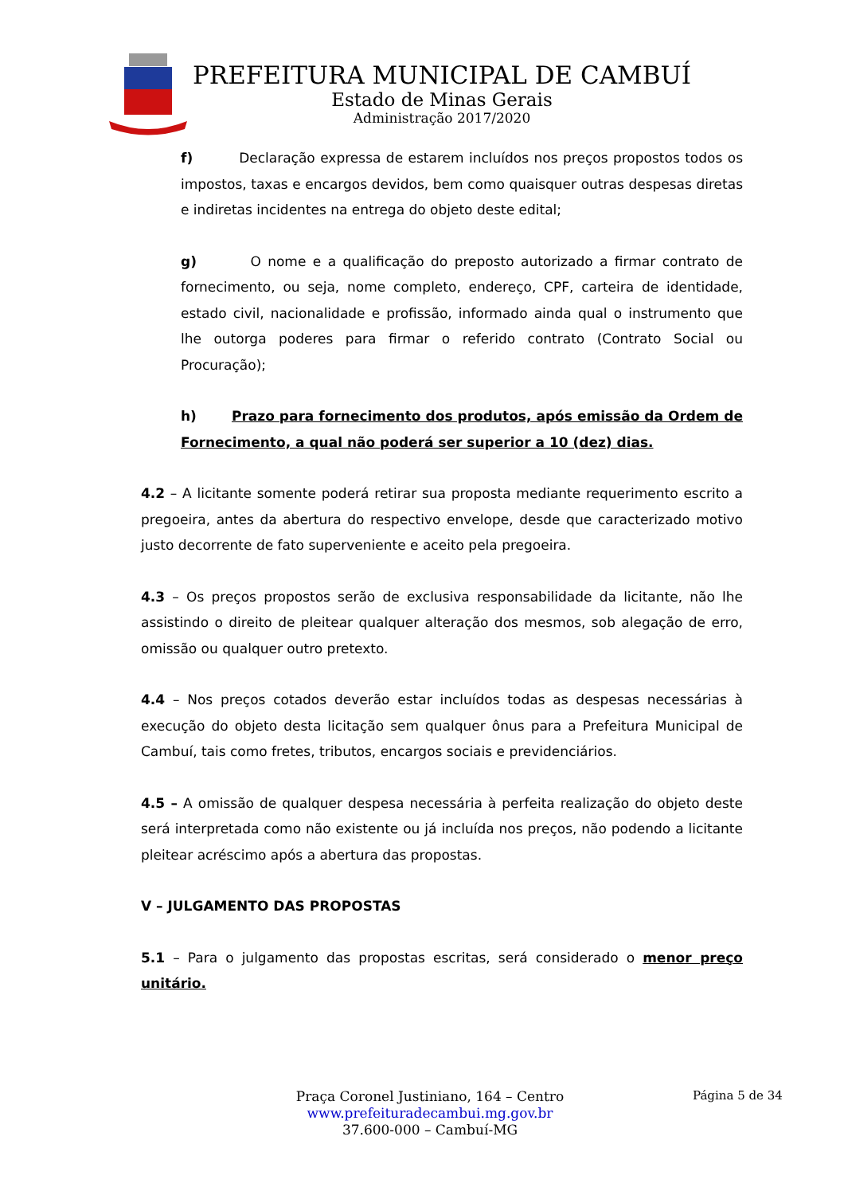PREFEITURA MUNICIPAL DE CAMBUÍ
Estado de Minas Gerais
Administração 2017/2020
f) Declaração expressa de estarem incluídos nos preços propostos todos os impostos, taxas e encargos devidos, bem como quaisquer outras despesas diretas e indiretas incidentes na entrega do objeto deste edital;
g) O nome e a qualificação do preposto autorizado a firmar contrato de fornecimento, ou seja, nome completo, endereço, CPF, carteira de identidade, estado civil, nacionalidade e profissão, informado ainda qual o instrumento que lhe outorga poderes para firmar o referido contrato (Contrato Social ou Procuração);
h) Prazo para fornecimento dos produtos, após emissão da Ordem de Fornecimento, a qual não poderá ser superior a 10 (dez) dias.
4.2 – A licitante somente poderá retirar sua proposta mediante requerimento escrito a pregoeira, antes da abertura do respectivo envelope, desde que caracterizado motivo justo decorrente de fato superveniente e aceito pela pregoeira.
4.3 – Os preços propostos serão de exclusiva responsabilidade da licitante, não lhe assistindo o direito de pleitear qualquer alteração dos mesmos, sob alegação de erro, omissão ou qualquer outro pretexto.
4.4 – Nos preços cotados deverão estar incluídos todas as despesas necessárias à execução do objeto desta licitação sem qualquer ônus para a Prefeitura Municipal de Cambuí, tais como fretes, tributos, encargos sociais e previdenciários.
4.5 – A omissão de qualquer despesa necessária à perfeita realização do objeto deste será interpretada como não existente ou já incluída nos preços, não podendo a licitante pleitear acréscimo após a abertura das propostas.
V – JULGAMENTO DAS PROPOSTAS
5.1 – Para o julgamento das propostas escritas, será considerado o menor preço unitário.
Praça Coronel Justiniano, 164 – Centro
www.prefeituradecambui.mg.gov.br
37.600-000 – Cambuí-MG
Página 5 de 34